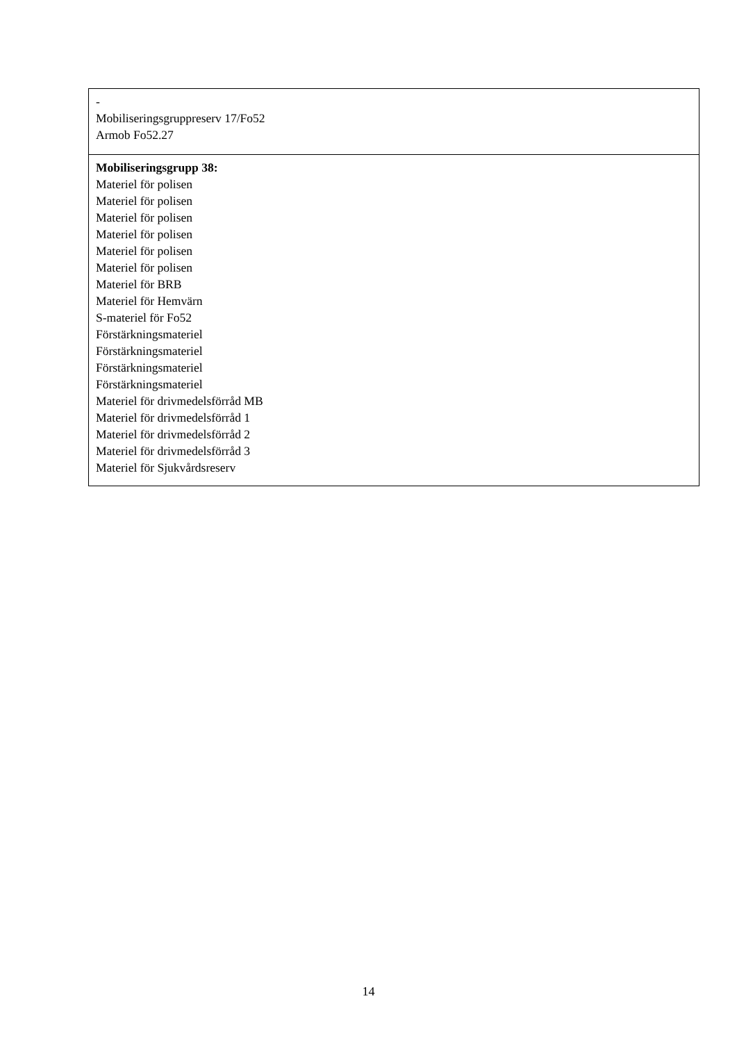| - Mobiliseringsgruppreserv 17/Fo52 Armob Fo52.27 |
| Mobiliseringsgrupp 38: Materiel för polisen Materiel för polisen Materiel för polisen Materiel för polisen Materiel för polisen Materiel för polisen Materiel för BRB Materiel för Hemvärn S-materiel för Fo52 Förstärkningsmateriel Förstärkningsmateriel Förstärkningsmateriel Förstärkningsmateriel Materiel för drivmedelsförråd MB Materiel för drivmedelsförråd 1 Materiel för drivmedelsförråd 2 Materiel för drivmedelsförråd 3 Materiel för Sjukvårdsreserv |
14